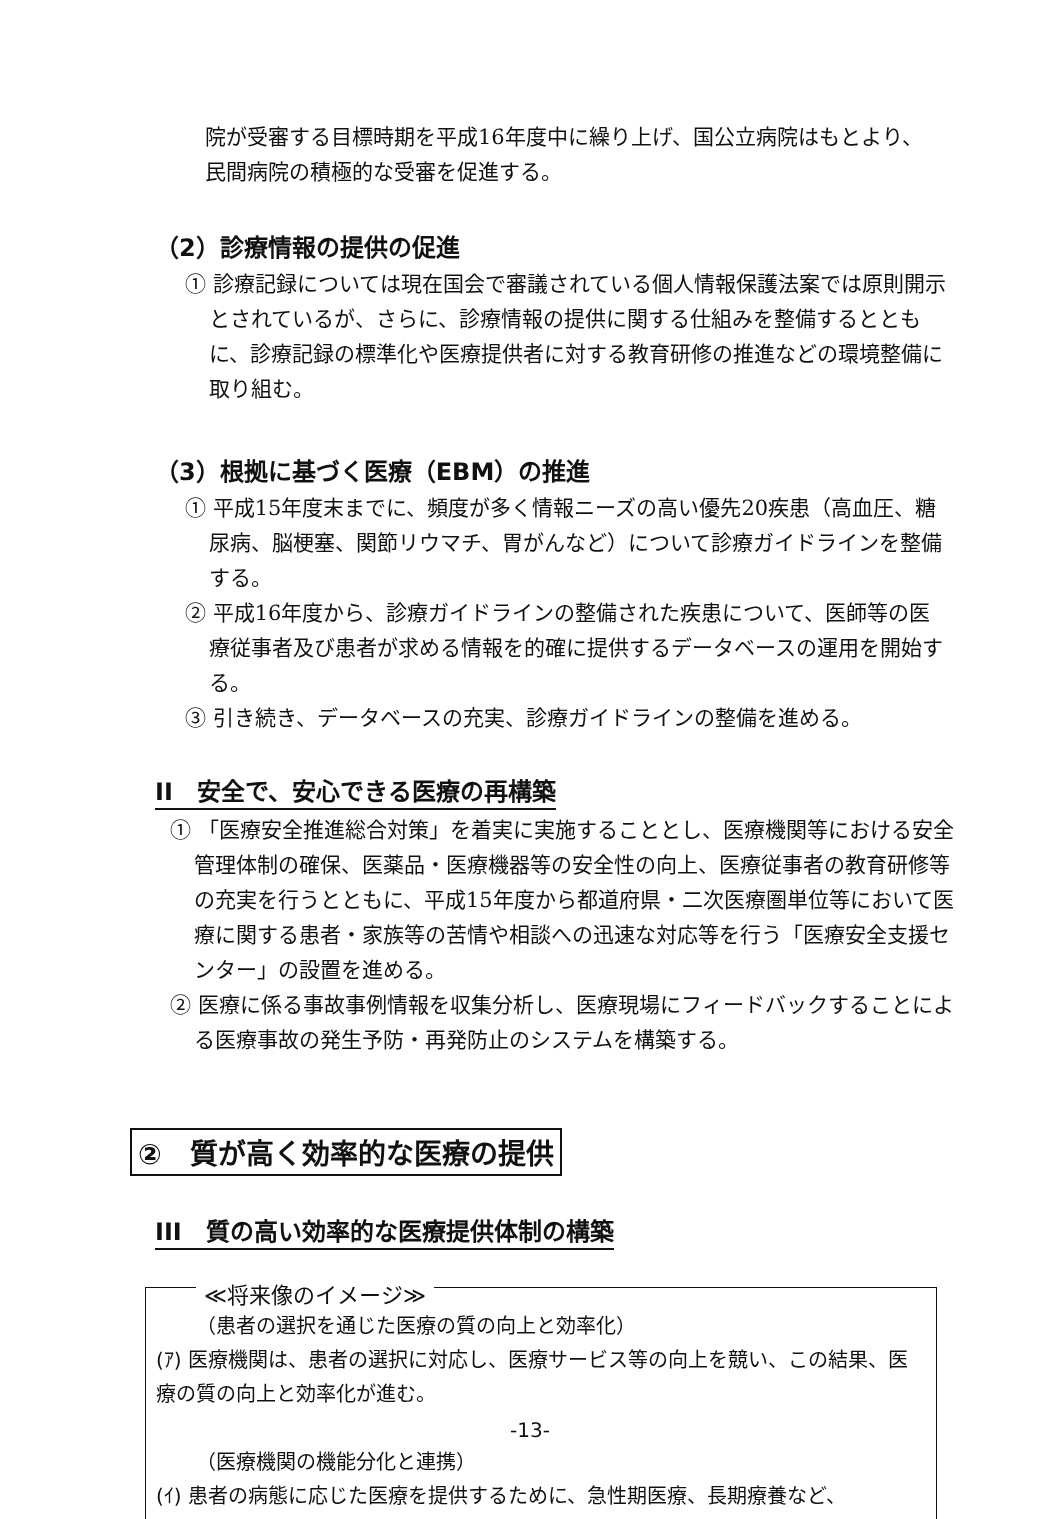院が受審する目標時期を平成16年度中に繰り上げ、国公立病院はもとより、民間病院の積極的な受審を促進する。
（2）診療情報の提供の促進
① 診療記録については現在国会で審議されている個人情報保護法案では原則開示とされているが、さらに、診療情報の提供に関する仕組みを整備するとともに、診療記録の標準化や医療提供者に対する教育研修の推進などの環境整備に取り組む。
（3）根拠に基づく医療（EBM）の推進
① 平成15年度末までに、頻度が多く情報ニーズの高い優先20疾患（高血圧、糖尿病、脳梗塞、関節リウマチ、胃がんなど）について診療ガイドラインを整備する。
② 平成16年度から、診療ガイドラインの整備された疾患について、医師等の医療従事者及び患者が求める情報を的確に提供するデータベースの運用を開始する。
③ 引き続き、データベースの充実、診療ガイドラインの整備を進める。
II　安全で、安心できる医療の再構築
① 「医療安全推進総合対策」を着実に実施することとし、医療機関等における安全管理体制の確保、医薬品・医療機器等の安全性の向上、医療従事者の教育研修等の充実を行うとともに、平成15年度から都道府県・二次医療圏単位等において医療に関する患者・家族等の苦情や相談への迅速な対応等を行う「医療安全支援センター」の設置を進める。
② 医療に係る事故事例情報を収集分析し、医療現場にフィードバックすることによる医療事故の発生予防・再発防止のシステムを構築する。
②　質が高く効率的な医療の提供
III　質の高い効率的な医療提供体制の構築
≪将来像のイメージ≫
（患者の選択を通じた医療の質の向上と効率化）
(ｱ) 医療機関は、患者の選択に対応し、医療サービス等の向上を競い、この結果、医療の質の向上と効率化が進む。
（医療機関の機能分化と連携）
(ｲ) 患者の病態に応じた医療を提供するために、急性期医療、長期療養など、
-13-